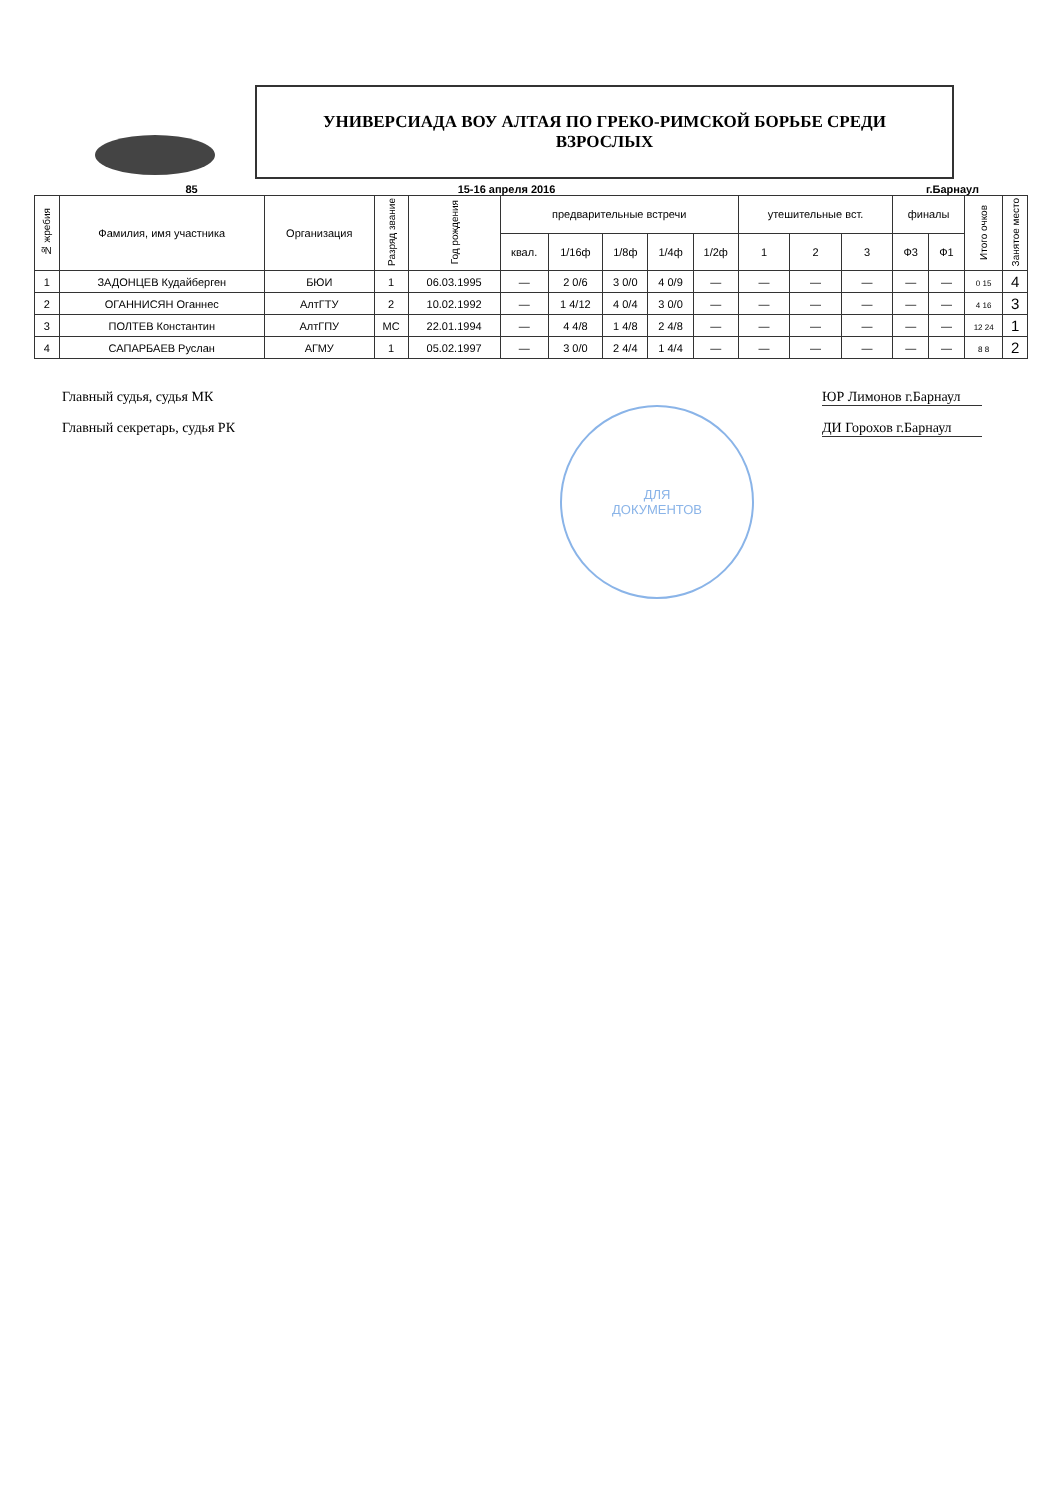УНИВЕРСИАДА ВОУ АЛТАЯ ПО ГРЕКО-РИМСКОЙ БОРЬБЕ СРЕДИ
ВЗРОСЛЫХ
85 15-16 апреля 2016 г.Барнаул
| № жребия | Фамилия, имя участника | Организация | Разряд звание | Год рождения | предварительные встречи | | | | | утешительные вст. | | | финалы | | Итого очков | Занятое место |
| --- | --- | --- | --- | --- | --- | --- | --- | --- | --- | --- | --- | --- | --- | --- | --- | --- |
| | | | | | квал. | 1/16ф | 1/8ф | 1/4ф | 1/2ф | 1 | 2 | 3 | Ф3 | Ф1 | | |
| 1 | ЗАДОНЦЕВ Кудайберген | БЮИ | 1 | 06.03.1995 | — | 2 0/6 | 3 0/0 | 4 0/9 | — | — | — | — | — | — | 0 15 | 4 |
| 2 | ОГАННИСЯН Оганнес | АлтГТУ | 2 | 10.02.1992 | — | 1 4/12 | 4 0/4 | 3 0/0 | — | — | — | — | — | — | 4 16 | 3 |
| 3 | ПОЛТЕВ Константин | АлтГПУ | МС | 22.01.1994 | — | 4 4/8 | 1 4/8 | 2 4/8 | — | — | — | — | — | — | 12 24 | 1 |
| 4 | САПАРБАЕВ Руслан | АГМУ | 1 | 05.02.1997 | — | 3 0/0 | 2 4/4 | 1 4/4 | — | — | — | — | — | — | 8 8 | 2 |
Главный судья, судья МК ЮР Лимонов г.Барнаул
Главный секретарь, судья РК ДИ Горохов г.Барнаул
ДЛЯ
ДОКУМЕНТОВ